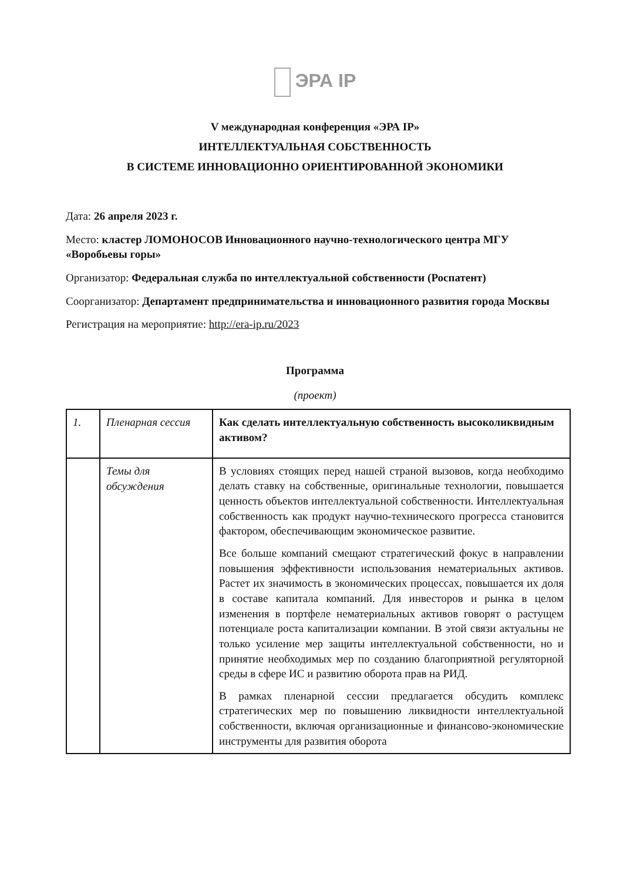ЭРА IP
V международная конференция «ЭРА IP»
ИНТЕЛЛЕКТУАЛЬНАЯ СОБСТВЕННОСТЬ
В СИСТЕМЕ ИННОВАЦИОННО ОРИЕНТИРОВАННОЙ ЭКОНОМИКИ
Дата: 26 апреля 2023 г.
Место: кластер ЛОМОНОСОВ Инновационного научно-технологического центра МГУ «Воробьевы горы»
Организатор: Федеральная служба по интеллектуальной собственности (Роспатент)
Соорганизатор: Департамент предпринимательства и инновационного развития города Москвы
Регистрация на мероприятие: http://era-ip.ru/2023
Программа
(проект)
| 1. | Пленарная сессия | Как сделать интеллектуальную собственность высоколиквидным активом? |
| | Темы для обсуждения | В условиях стоящих перед нашей страной вызовов, когда необходимо делать ставку на собственные, оригинальные технологии, повышается ценность объектов интеллектуальной собственности. Интеллектуальная собственность как продукт научно-технического прогресса становится фактором, обеспечивающим экономическое развитие. Все больше компаний смещают стратегический фокус в направлении повышения эффективности использования нематериальных активов. Растет их значимость в экономических процессах, повышается их доля в составе капитала компаний. Для инвесторов и рынка в целом изменения в портфеле нематериальных активов говорят о растущем потенциале роста капитализации компании. В этой связи актуальны не только усиление мер защиты интеллектуальной собственности, но и принятие необходимых мер по созданию благоприятной регуляторной среды в сфере ИС и развитию оборота прав на РИД. В рамках пленарной сессии предлагается обсудить комплекс стратегических мер по повышению ликвидности интеллектуальной собственности, включая организационные и финансово-экономические инструменты для развития оборота |